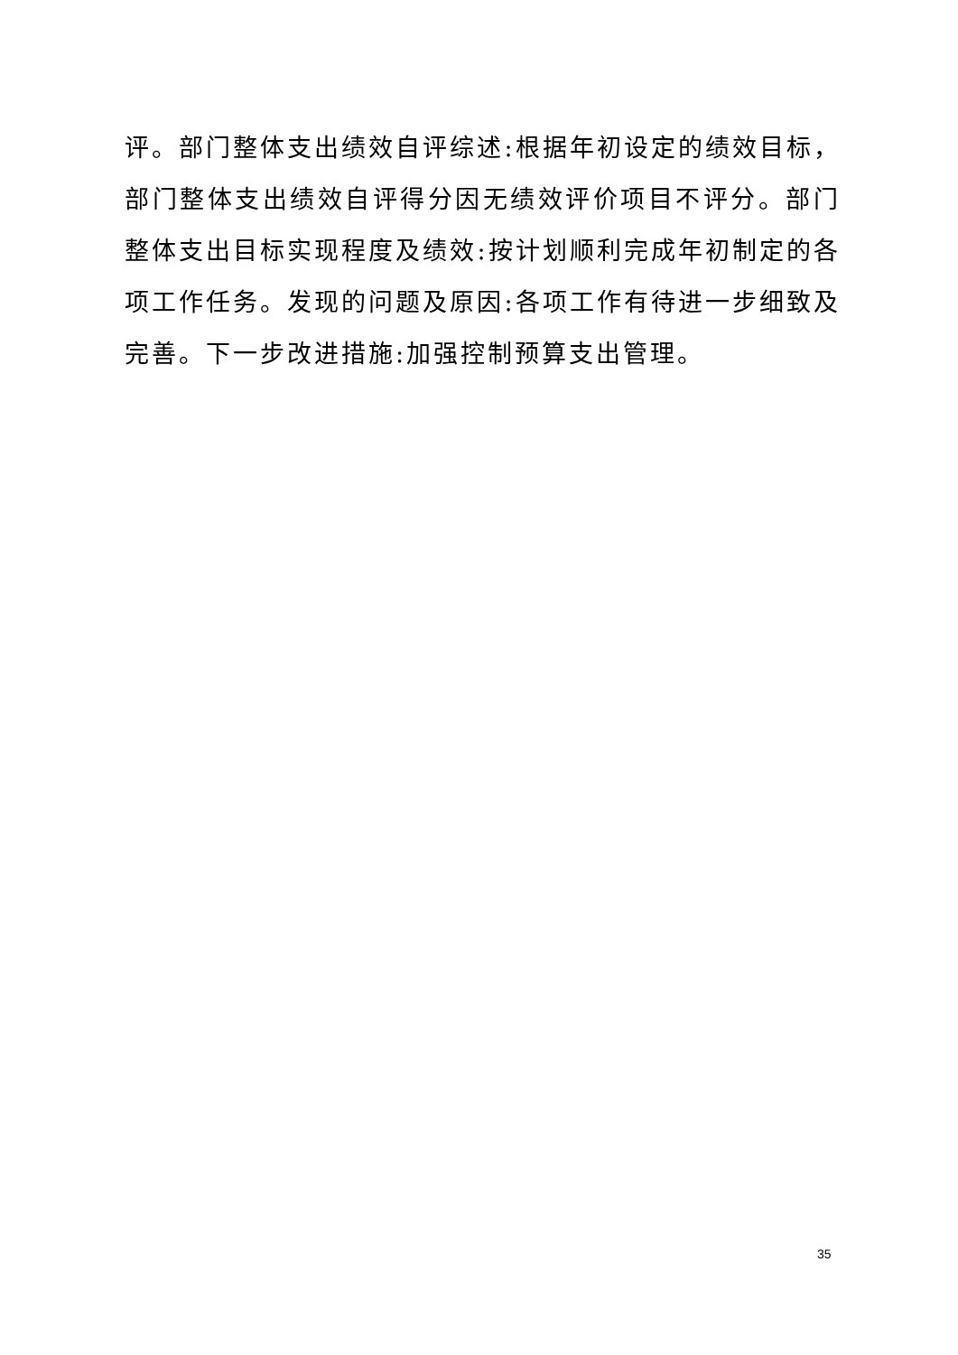评。部门整体支出绩效自评综述:根据年初设定的绩效目标，部门整体支出绩效自评得分因无绩效评价项目不评分。部门整体支出目标实现程度及绩效:按计划顺利完成年初制定的各项工作任务。发现的问题及原因:各项工作有待进一步细致及完善。下一步改进措施:加强控制预算支出管理。
35